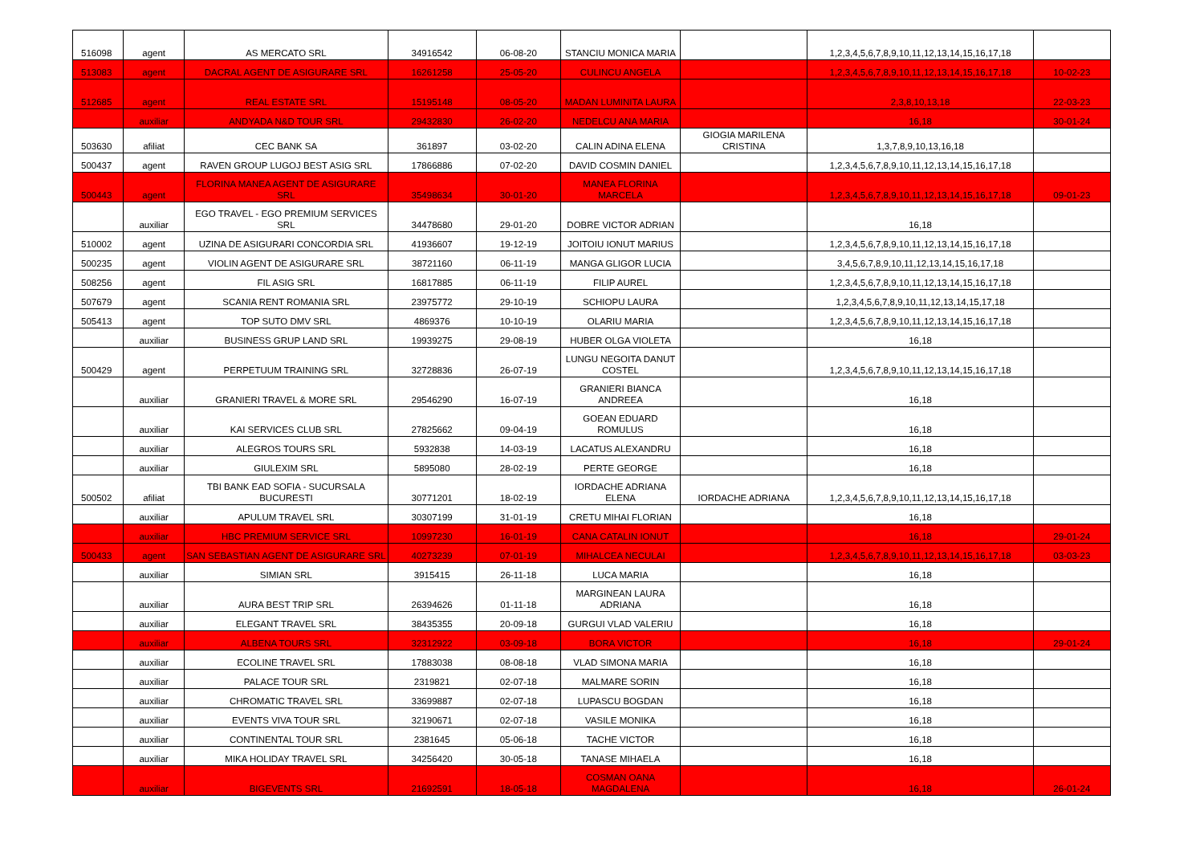| 516098 | agent | AS MERCATO SRL | 34916542 | 06-08-20 | STANCIU MONICA MARIA | | 1,2,3,4,5,6,7,8,9,10,11,12,13,14,15,16,17,18 | |
| 513083 | agent | DACRAL AGENT DE ASIGURARE SRL | 16261258 | 25-05-20 | CULINCU ANGELA | | 1,2,3,4,5,6,7,8,9,10,11,12,13,14,15,16,17,18 | 10-02-23 |
| 512685 | agent | REAL ESTATE SRL | 15195148 | 08-05-20 | MADAN LUMINITA LAURA | | 2,3,8,10,13,18 | 22-03-23 |
| | auxiliar | ANDYADA N&D TOUR SRL | 29432830 | 26-02-20 | NEDELCU ANA MARIA | | 16,18 | 30-01-24 |
| 503630 | afiliat | CEC BANK SA | 361897 | 03-02-20 | CALIN ADINA ELENA | GIOGIA MARILENA CRISTINA | 1,3,7,8,9,10,13,16,18 | |
| 500437 | agent | RAVEN GROUP LUGOJ BEST ASIG SRL | 17866886 | 07-02-20 | DAVID COSMIN DANIEL | | 1,2,3,4,5,6,7,8,9,10,11,12,13,14,15,16,17,18 | |
| 500443 | agent | FLORINA MANEA AGENT DE ASIGURARE SRL | 35498634 | 30-01-20 | MANEA FLORINA MARCELA | | 1,2,3,4,5,6,7,8,9,10,11,12,13,14,15,16,17,18 | 09-01-23 |
| | auxiliar | EGO TRAVEL - EGO PREMIUM SERVICES SRL | 34478680 | 29-01-20 | DOBRE VICTOR ADRIAN | | 16,18 | |
| 510002 | agent | UZINA DE ASIGURARI CONCORDIA SRL | 41936607 | 19-12-19 | JOITOIU IONUT MARIUS | | 1,2,3,4,5,6,7,8,9,10,11,12,13,14,15,16,17,18 | |
| 500235 | agent | VIOLIN AGENT DE ASIGURARE SRL | 38721160 | 06-11-19 | MANGA GLIGOR LUCIA | | 3,4,5,6,7,8,9,10,11,12,13,14,15,16,17,18 | |
| 508256 | agent | FIL ASIG SRL | 16817885 | 06-11-19 | FILIP AUREL | | 1,2,3,4,5,6,7,8,9,10,11,12,13,14,15,16,17,18 | |
| 507679 | agent | SCANIA RENT ROMANIA SRL | 23975772 | 29-10-19 | SCHIOPU LAURA | | 1,2,3,4,5,6,7,8,9,10,11,12,13,14,15,17,18 | |
| 505413 | agent | TOP SUTO DMV SRL | 4869376 | 10-10-19 | OLARIU MARIA | | 1,2,3,4,5,6,7,8,9,10,11,12,13,14,15,16,17,18 | |
| | auxiliar | BUSINESS GRUP LAND SRL | 19939275 | 29-08-19 | HUBER OLGA VIOLETA | | 16,18 | |
| 500429 | agent | PERPETUUM TRAINING SRL | 32728836 | 26-07-19 | LUNGU NEGOITA DANUT COSTEL | | 1,2,3,4,5,6,7,8,9,10,11,12,13,14,15,16,17,18 | |
| | auxiliar | GRANIERI TRAVEL & MORE SRL | 29546290 | 16-07-19 | GRANIERI BIANCA ANDREEA | | 16,18 | |
| | auxiliar | KAI SERVICES CLUB SRL | 27825662 | 09-04-19 | GOEAN EDUARD ROMULUS | | 16,18 | |
| | auxiliar | ALEGROS TOURS SRL | 5932838 | 14-03-19 | LACATUS ALEXANDRU | | 16,18 | |
| | auxiliar | GIULEXIM SRL | 5895080 | 28-02-19 | PERTE GEORGE | | 16,18 | |
| 500502 | afiliat | TBI BANK EAD SOFIA - SUCURSALA BUCURESTI | 30771201 | 18-02-19 | IORDACHE ADRIANA ELENA | IORDACHE ADRIANA | 1,2,3,4,5,6,7,8,9,10,11,12,13,14,15,16,17,18 | |
| | auxiliar | APULUM TRAVEL SRL | 30307199 | 31-01-19 | CRETU MIHAI FLORIAN | | 16,18 | |
| | auxiliar | HBC PREMIUM SERVICE SRL | 10997230 | 16-01-19 | CANA CATALIN IONUT | | 16,18 | 29-01-24 |
| 500433 | agent | SAN SEBASTIAN AGENT DE ASIGURARE SRL | 40273239 | 07-01-19 | MIHALCEA NECULAI | | 1,2,3,4,5,6,7,8,9,10,11,12,13,14,15,16,17,18 | 03-03-23 |
| | auxiliar | SIMIAN SRL | 3915415 | 26-11-18 | LUCA MARIA | | 16,18 | |
| | auxiliar | AURA BEST TRIP SRL | 26394626 | 01-11-18 | MARGINEAN LAURA ADRIANA | | 16,18 | |
| | auxiliar | ELEGANT TRAVEL SRL | 38435355 | 20-09-18 | GURGUI VLAD VALERIU | | 16,18 | |
| | auxiliar | ALBENA TOURS SRL | 32312922 | 03-09-18 | BORA VICTOR | | 16,18 | 29-01-24 |
| | auxiliar | ECOLINE TRAVEL SRL | 17883038 | 08-08-18 | VLAD SIMONA MARIA | | 16,18 | |
| | auxiliar | PALACE TOUR SRL | 2319821 | 02-07-18 | MALMARE SORIN | | 16,18 | |
| | auxiliar | CHROMATIC TRAVEL SRL | 33699887 | 02-07-18 | LUPASCU BOGDAN | | 16,18 | |
| | auxiliar | EVENTS VIVA TOUR SRL | 32190671 | 02-07-18 | VASILE MONIKA | | 16,18 | |
| | auxiliar | CONTINENTAL TOUR SRL | 2381645 | 05-06-18 | TACHE VICTOR | | 16,18 | |
| | auxiliar | MIKA HOLIDAY TRAVEL SRL | 34256420 | 30-05-18 | TANASE MIHAELA | | 16,18 | |
| | auxiliar | BIGEVENTS SRL | 21692591 | 18-05-18 | COSMAN OANA MAGDALENA | | 16,18 | 26-01-24 |